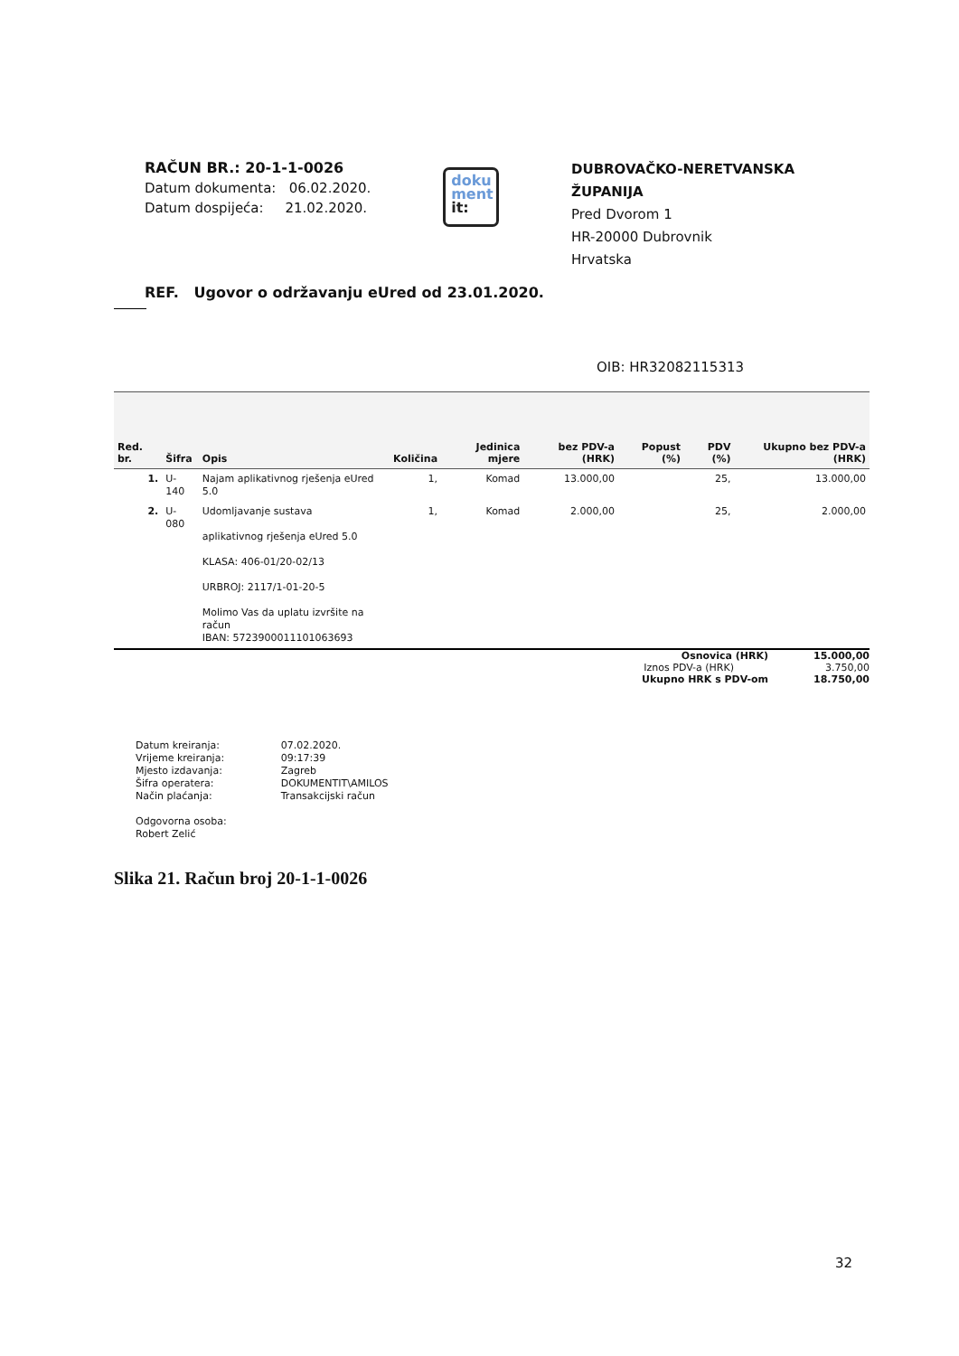RAČUN BR.: 20-1-1-0026
Datum dokumenta: 06.02.2020.
Datum dospijeća: 21.02.2020.
doku
ment
it:
DUBROVAČKO-NERETVANSKA ŽUPANIJA
Pred Dvorom 1
HR-20000 Dubrovnik
Hrvatska
REF. Ugovor o održavanju eUred od 23.01.2020.
OIB: HR32082115313
| Red. br. | Šifra | Opis | Količina | Jedinica mjere | bez PDV-a (HRK) | Popust (%) | PDV (%) | Ukupno bez PDV-a (HRK) |
| --- | --- | --- | --- | --- | --- | --- | --- | --- |
| 1. | U-140 | Najam aplikativnog rješenja eUred 5.0 | 1, | Komad | 13.000,00 | | 25, | 13.000,00 |
| 2. | U-080 | Udomljavanje sustava aplikativnog rješenja eUred 5.0 KLASA: 406-01/20-02/13 URBROJ: 2117/1-01-20-5 Molimo Vas da uplatu izvršite na račun IBAN: 5723900011101063693 | 1, | Komad | 2.000,00 | | 25, | 2.000,00 |
Osnovica (HRK) 15.000,00
Iznos PDV-a (HRK) 3.750,00
Ukupno HRK s PDV-om 18.750,00
| Datum kreiranja: | 07.02.2020. |
| Vrijeme kreiranja: | 09:17:39 |
| Mjesto izdavanja: | Zagreb |
| Šifra operatera: | DOKUMENTIT\AMILOS |
| Način plaćanja: | Transakcijski račun |
| Odgovorna osoba: Robert Zelić | |
Slika 21. Račun broj 20-1-1-0026
32